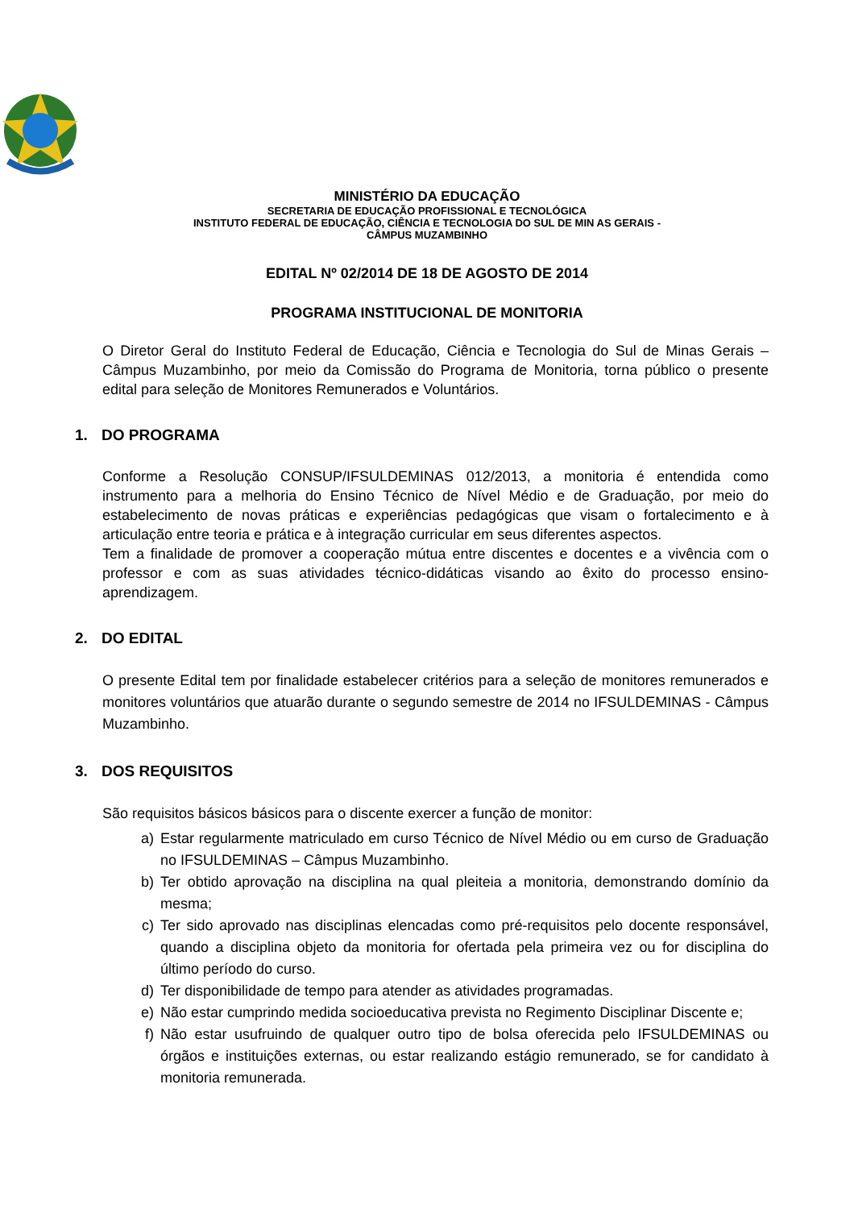MINISTÉRIO DA EDUCAÇÃO
SECRETARIA DE EDUCAÇÃO PROFISSIONAL E TECNOLÓGICA
INSTITUTO FEDERAL DE EDUCAÇÃO, CIÊNCIA E TECNOLOGIA DO SUL DE MIN AS GERAIS -
CÂMPUS MUZAMBINHO
EDITAL Nº 02/2014 DE 18 DE AGOSTO DE 2014
PROGRAMA INSTITUCIONAL DE MONITORIA
O Diretor Geral do Instituto Federal de Educação, Ciência e Tecnologia do Sul de Minas Gerais – Câmpus Muzambinho, por meio da Comissão do Programa de Monitoria, torna público o presente edital para seleção de Monitores Remunerados e Voluntários.
1. DO PROGRAMA
Conforme a Resolução CONSUP/IFSULDEMINAS 012/2013, a monitoria é entendida como instrumento para a melhoria do Ensino Técnico de Nível Médio e de Graduação, por meio do estabelecimento de novas práticas e experiências pedagógicas que visam o fortalecimento e à articulação entre teoria e prática e à integração curricular em seus diferentes aspectos.
Tem a finalidade de promover a cooperação mútua entre discentes e docentes e a vivência com o professor e com as suas atividades técnico-didáticas visando ao êxito do processo ensino-aprendizagem.
2. DO EDITAL
O presente Edital tem por finalidade estabelecer critérios para a seleção de monitores remunerados e monitores voluntários que atuarão durante o segundo semestre de 2014 no IFSULDEMINAS - Câmpus Muzambinho.
3. DOS REQUISITOS
São requisitos básicos básicos para o discente exercer a função de monitor:
a) Estar regularmente matriculado em curso Técnico de Nível Médio ou em curso de Graduação no IFSULDEMINAS – Câmpus Muzambinho.
b) Ter obtido aprovação na disciplina na qual pleiteia a monitoria, demonstrando domínio da mesma;
c) Ter sido aprovado nas disciplinas elencadas como pré-requisitos pelo docente responsável, quando a disciplina objeto da monitoria for ofertada pela primeira vez ou for disciplina do último período do curso.
d) Ter disponibilidade de tempo para atender as atividades programadas.
e) Não estar cumprindo medida socioeducativa prevista no Regimento Disciplinar Discente e;
f) Não estar usufruindo de qualquer outro tipo de bolsa oferecida pelo IFSULDEMINAS ou órgãos e instituições externas, ou estar realizando estágio remunerado, se for candidato à monitoria remunerada.